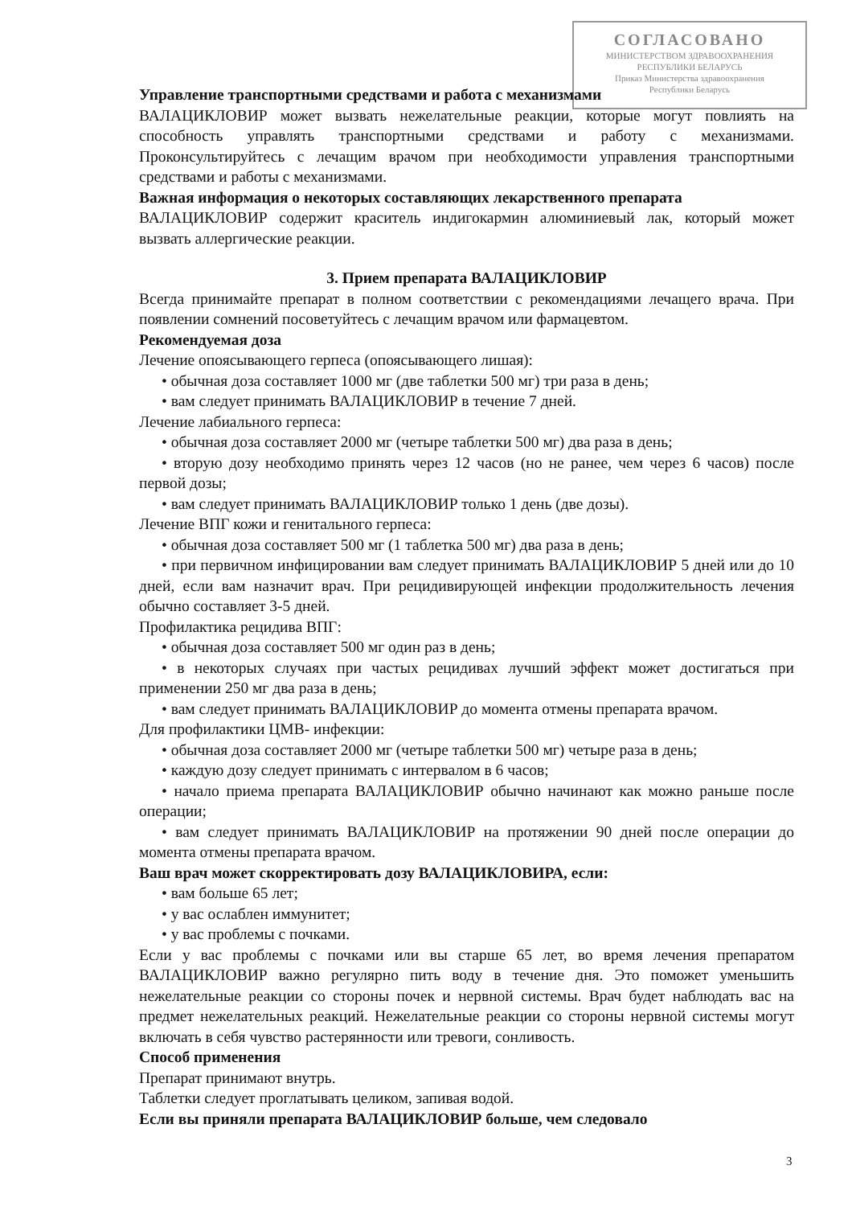СОГЛАСОВАНО
МИНИСТЕРСТВОМ ЗДРАВООХРАНЕНИЯ
РЕСПУБЛИКИ БЕЛАРУСЬ
Приказ Министерства здравоохранения
Республики Беларусь
Управление транспортными средствами и работа с механизмами
ВАЛАЦИКЛОВИР может вызвать нежелательные реакции, которые могут повлиять на способность управлять транспортными средствами и работу с механизмами. Проконсультируйтесь с лечащим врачом при необходимости управления транспортными средствами и работы с механизмами.
Важная информация о некоторых составляющих лекарственного препарата
ВАЛАЦИКЛОВИР содержит краситель индигокармин алюминиевый лак, который может вызвать аллергические реакции.
3. Прием препарата ВАЛАЦИКЛОВИР
Всегда принимайте препарат в полном соответствии с рекомендациями лечащего врача. При появлении сомнений посоветуйтесь с лечащим врачом или фармацевтом.
Рекомендуемая доза
Лечение опоясывающего герпеса (опоясывающего лишая):
• обычная доза составляет 1000 мг (две таблетки 500 мг) три раза в день;
• вам следует принимать ВАЛАЦИКЛОВИР в течение 7 дней.
Лечение лабиального герпеса:
• обычная доза составляет 2000 мг (четыре таблетки 500 мг) два раза в день;
• вторую дозу необходимо принять через 12 часов (но не ранее, чем через 6 часов) после первой дозы;
• вам следует принимать ВАЛАЦИКЛОВИР только 1 день (две дозы).
Лечение ВПГ кожи и генитального герпеса:
• обычная доза составляет 500 мг (1 таблетка 500 мг) два раза в день;
• при первичном инфицировании вам следует принимать ВАЛАЦИКЛОВИР 5 дней или до 10 дней, если вам назначит врач. При рецидивирующей инфекции продолжительность лечения обычно составляет 3-5 дней.
Профилактика рецидива ВПГ:
• обычная доза составляет 500 мг один раз в день;
• в некоторых случаях при частых рецидивах лучший эффект может достигаться при применении 250 мг два раза в день;
• вам следует принимать ВАЛАЦИКЛОВИР до момента отмены препарата врачом.
Для профилактики ЦМВ- инфекции:
• обычная доза составляет 2000 мг (четыре таблетки 500 мг) четыре раза в день;
• каждую дозу следует принимать с интервалом в 6 часов;
• начало приема препарата ВАЛАЦИКЛОВИР обычно начинают как можно раньше после операции;
• вам следует принимать ВАЛАЦИКЛОВИР на протяжении 90 дней после операции до момента отмены препарата врачом.
Ваш врач может скорректировать дозу ВАЛАЦИКЛОВИРА, если:
• вам больше 65 лет;
• у вас ослаблен иммунитет;
• у вас проблемы с почками.
Если у вас проблемы с почками или вы старше 65 лет, во время лечения препаратом ВАЛАЦИКЛОВИР важно регулярно пить воду в течение дня. Это поможет уменьшить нежелательные реакции со стороны почек и нервной системы. Врач будет наблюдать вас на предмет нежелательных реакций. Нежелательные реакции со стороны нервной системы могут включать в себя чувство растерянности или тревоги, сонливость.
Способ применения
Препарат принимают внутрь.
Таблетки следует проглатывать целиком, запивая водой.
Если вы приняли препарата ВАЛАЦИКЛОВИР больше, чем следовало
3